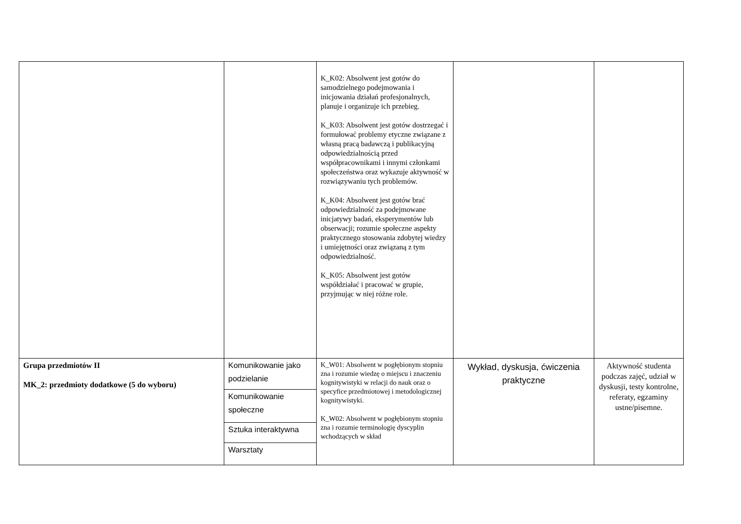| | | K_K02: Absolwent jest gotów do samodzielnego podejmowania i inicjowania działań profesjonalnych, planuje i organizuje ich przebieg. K_K03: Absolwent jest gotów dostrzegać i formułować problemy etyczne związane z własną pracą badawczą i publikacyjną odpowiedzialnością przed współpracownikami i innymi członkami społeczeństwa oraz wykazuje aktywność w rozwiązywaniu tych problemów. K_K04: Absolwent jest gotów brać odpowiedzialność za podejmowane inicjatywy badań, eksperymentów lub obserwacji; rozumie społeczne aspekty praktycznego stosowania zdobytej wiedzy i umiejętności oraz związaną z tym odpowiedzialność. K_K05: Absolwent jest gotów współdziałać i pracować w grupie, przyjmując w niej różne role. | | |
| Grupa przedmiotów II MK_2: przedmioty dodatkowe (5 do wyboru) | / Komunikowanie jako podzielanie / / Komunikowanie społeczne / / Sztuka interaktywna / / Warsztaty / | K_W01: Absolwent w pogłębionym stopniu zna i rozumie wiedzę o miejscu i znaczeniu kognitywistyki w relacji do nauk oraz o specyfice przedmiotowej i metodologicznej kognitywistyki. K_W02: Absolwent w pogłębionym stopniu zna i rozumie terminologię dyscyplin wchodzących w skład | Wykład, dyskusja, ćwiczenia praktyczne | Aktywność studenta podczas zajęć, udział w dyskusji, testy kontrolne, referaty, egzaminy ustne/pisemne. |